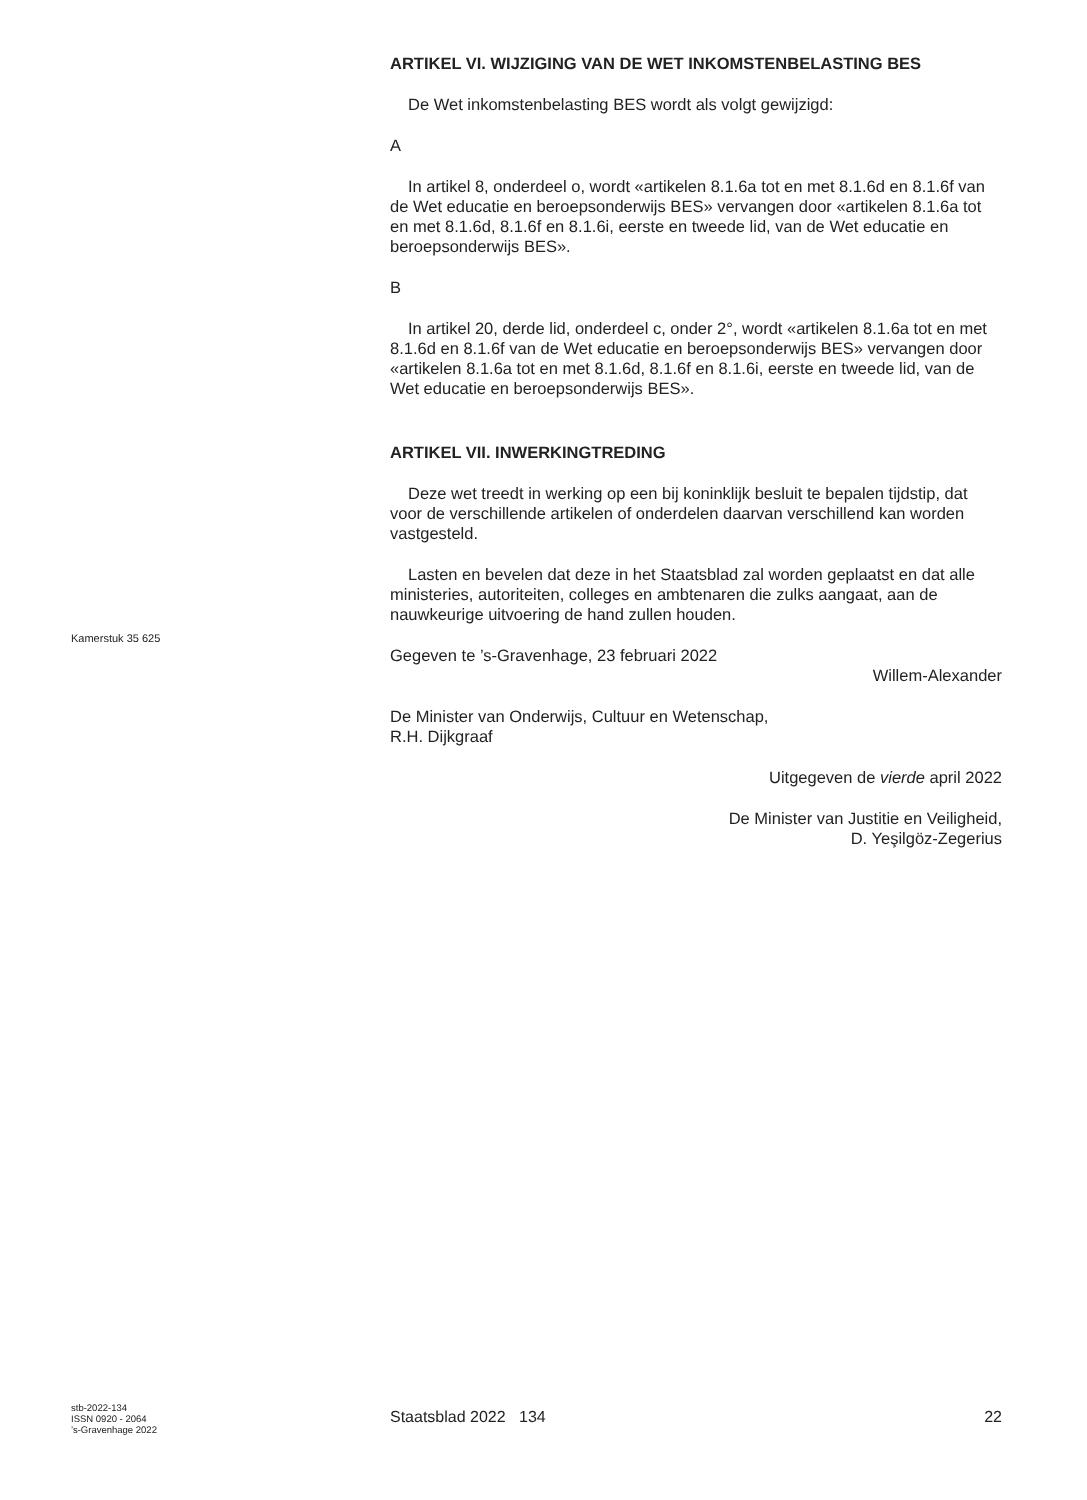ARTIKEL VI. WIJZIGING VAN DE WET INKOMSTENBELASTING BES
De Wet inkomstenbelasting BES wordt als volgt gewijzigd:
A
In artikel 8, onderdeel o, wordt «artikelen 8.1.6a tot en met 8.1.6d en 8.1.6f van de Wet educatie en beroepsonderwijs BES» vervangen door «artikelen 8.1.6a tot en met 8.1.6d, 8.1.6f en 8.1.6i, eerste en tweede lid, van de Wet educatie en beroepsonderwijs BES».
B
In artikel 20, derde lid, onderdeel c, onder 2°, wordt «artikelen 8.1.6a tot en met 8.1.6d en 8.1.6f van de Wet educatie en beroepsonderwijs BES» vervangen door «artikelen 8.1.6a tot en met 8.1.6d, 8.1.6f en 8.1.6i, eerste en tweede lid, van de Wet educatie en beroepsonderwijs BES».
ARTIKEL VII. INWERKINGTREDING
Deze wet treedt in werking op een bij koninklijk besluit te bepalen tijdstip, dat voor de verschillende artikelen of onderdelen daarvan verschillend kan worden vastgesteld.
Lasten en bevelen dat deze in het Staatsblad zal worden geplaatst en dat alle ministeries, autoriteiten, colleges en ambtenaren die zulks aangaat, aan de nauwkeurige uitvoering de hand zullen houden.
Gegeven te ’s-Gravenhage, 23 februari 2022
Willem-Alexander
De Minister van Onderwijs, Cultuur en Wetenschap,
R.H. Dijkgraaf
Uitgegeven de vierde april 2022
De Minister van Justitie en Veiligheid,
D. Yeşilgöz-Zegerius
Kamerstuk 35 625
stb-2022-134
ISSN 0920 - 2064
’s-Gravenhage 2022
Staatsblad 2022 134 22